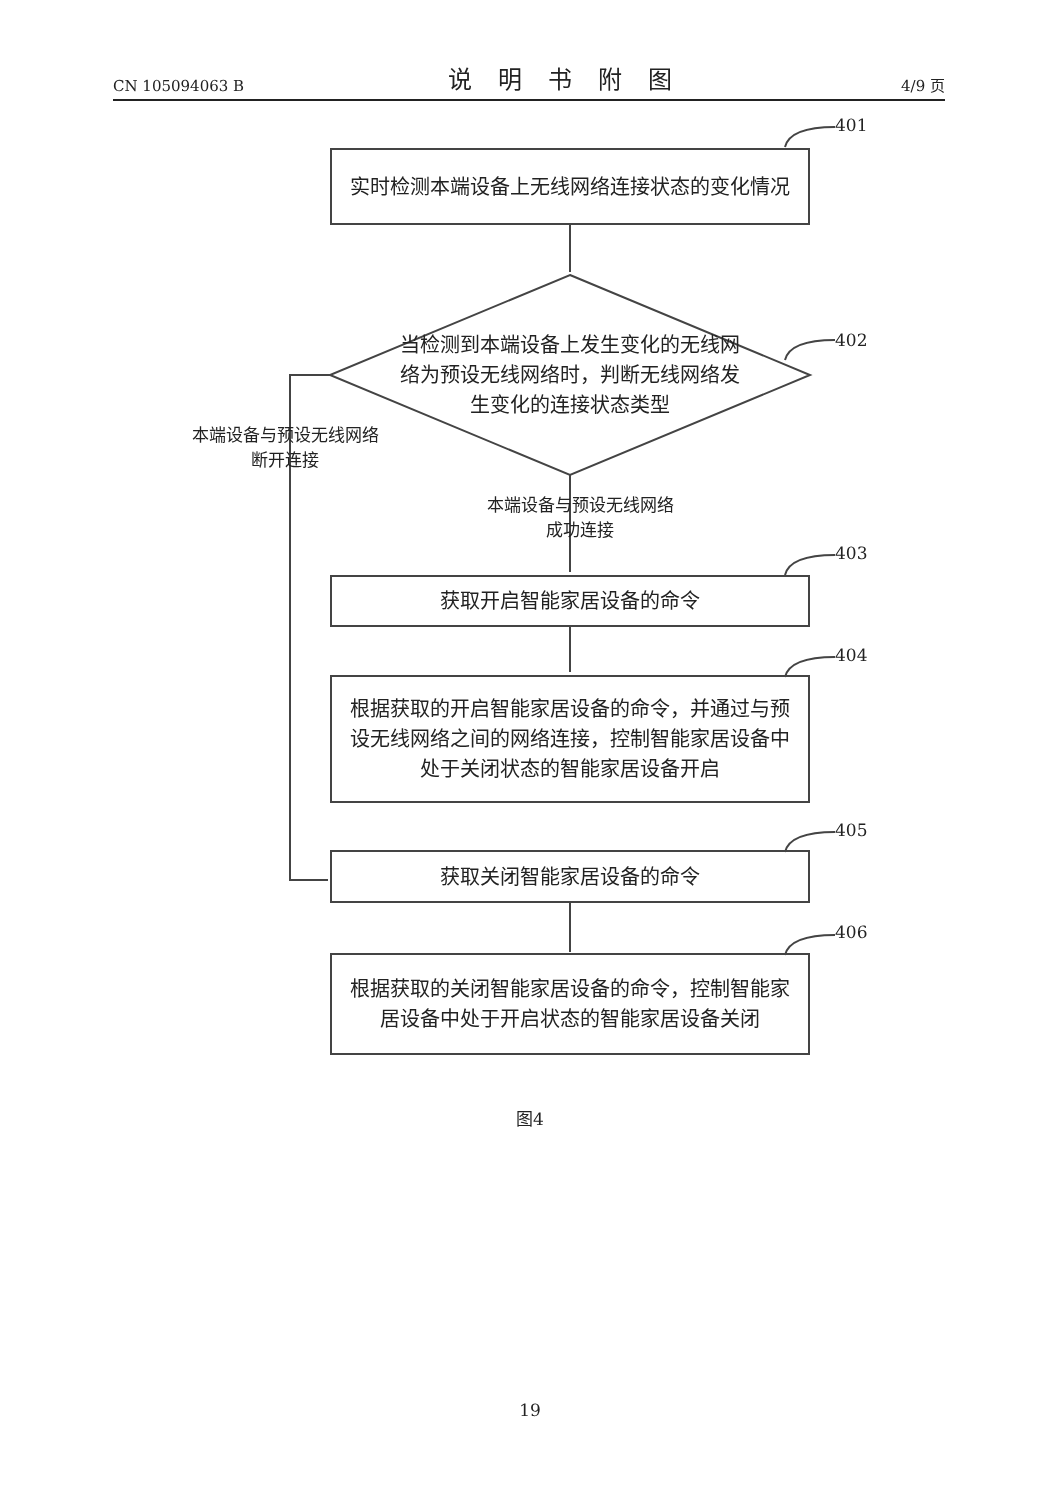CN 105094063 B 说明书附图 4/9 页
401
实时检测本端设备上无线网络连接状态的变化情况
402
当检测到本端设备上发生变化的无线网络为预设无线网络时，判断无线网络发生变化的连接状态类型
本端设备与预设无线网络断开连接
本端设备与预设无线网络成功连接
403
获取开启智能家居设备的命令
404
根据获取的开启智能家居设备的命令，并通过与预设无线网络之间的网络连接，控制智能家居设备中处于关闭状态的智能家居设备开启
405
获取关闭智能家居设备的命令
406
根据获取的关闭智能家居设备的命令，控制智能家居设备中处于开启状态的智能家居设备关闭
图4
19